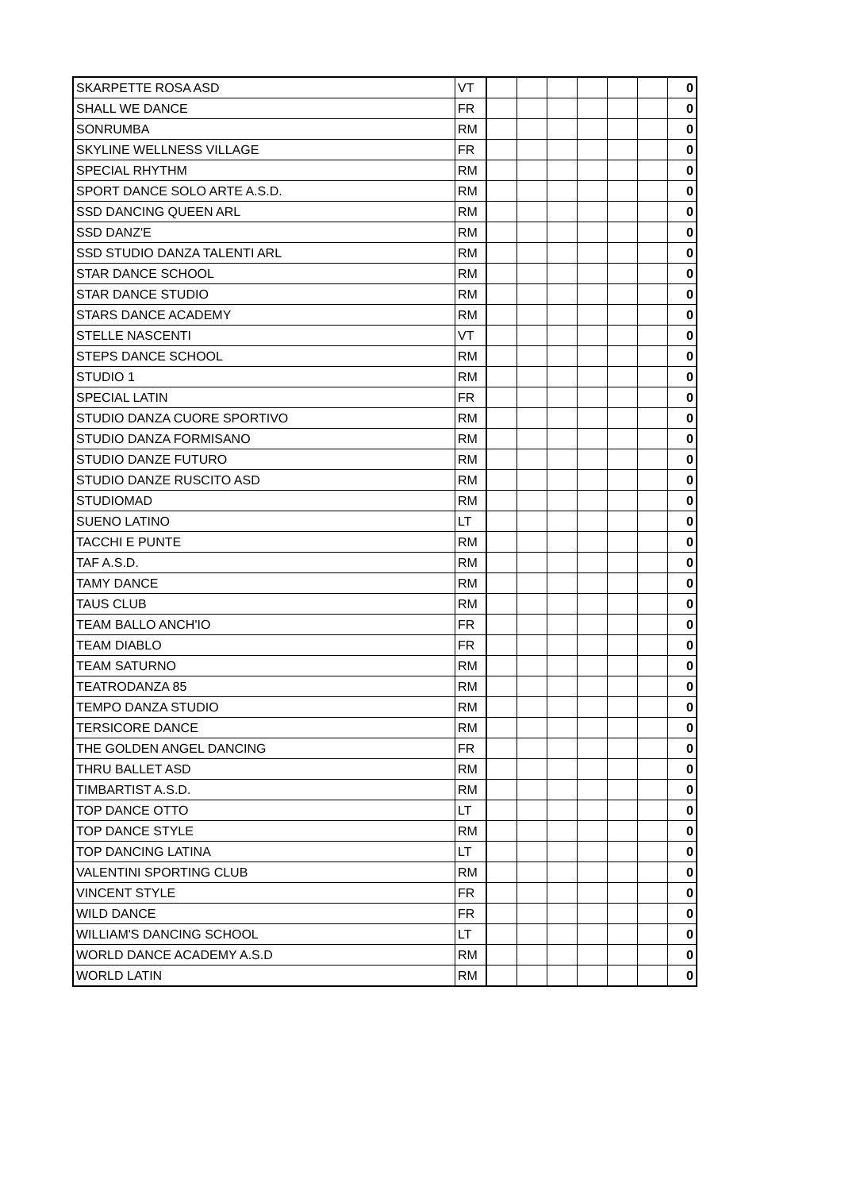| SKARPETTE ROSA ASD | VT | | | | | | | 0 |
| SHALL WE DANCE | FR | | | | | | | 0 |
| SONRUMBA | RM | | | | | | | 0 |
| SKYLINE WELLNESS VILLAGE | FR | | | | | | | 0 |
| SPECIAL RHYTHM | RM | | | | | | | 0 |
| SPORT DANCE SOLO ARTE A.S.D. | RM | | | | | | | 0 |
| SSD DANCING QUEEN ARL | RM | | | | | | | 0 |
| SSD DANZ'E | RM | | | | | | | 0 |
| SSD STUDIO DANZA TALENTI ARL | RM | | | | | | | 0 |
| STAR DANCE SCHOOL | RM | | | | | | | 0 |
| STAR DANCE STUDIO | RM | | | | | | | 0 |
| STARS DANCE ACADEMY | RM | | | | | | | 0 |
| STELLE NASCENTI | VT | | | | | | | 0 |
| STEPS DANCE SCHOOL | RM | | | | | | | 0 |
| STUDIO 1 | RM | | | | | | | 0 |
| SPECIAL LATIN | FR | | | | | | | 0 |
| STUDIO DANZA CUORE SPORTIVO | RM | | | | | | | 0 |
| STUDIO DANZA FORMISANO | RM | | | | | | | 0 |
| STUDIO DANZE FUTURO | RM | | | | | | | 0 |
| STUDIO DANZE RUSCITO ASD | RM | | | | | | | 0 |
| STUDIOMAD | RM | | | | | | | 0 |
| SUENO LATINO | LT | | | | | | | 0 |
| TACCHI E PUNTE | RM | | | | | | | 0 |
| TAF A.S.D. | RM | | | | | | | 0 |
| TAMY DANCE | RM | | | | | | | 0 |
| TAUS CLUB | RM | | | | | | | 0 |
| TEAM BALLO ANCH'IO | FR | | | | | | | 0 |
| TEAM DIABLO | FR | | | | | | | 0 |
| TEAM SATURNO | RM | | | | | | | 0 |
| TEATRODANZA 85 | RM | | | | | | | 0 |
| TEMPO DANZA STUDIO | RM | | | | | | | 0 |
| TERSICORE DANCE | RM | | | | | | | 0 |
| THE GOLDEN ANGEL DANCING | FR | | | | | | | 0 |
| THRU BALLET ASD | RM | | | | | | | 0 |
| TIMBARTIST A.S.D. | RM | | | | | | | 0 |
| TOP DANCE OTTO | LT | | | | | | | 0 |
| TOP DANCE STYLE | RM | | | | | | | 0 |
| TOP DANCING LATINA | LT | | | | | | | 0 |
| VALENTINI SPORTING CLUB | RM | | | | | | | 0 |
| VINCENT STYLE | FR | | | | | | | 0 |
| WILD DANCE | FR | | | | | | | 0 |
| WILLIAM'S DANCING SCHOOL | LT | | | | | | | 0 |
| WORLD DANCE ACADEMY A.S.D | RM | | | | | | | 0 |
| WORLD LATIN | RM | | | | | | | 0 |